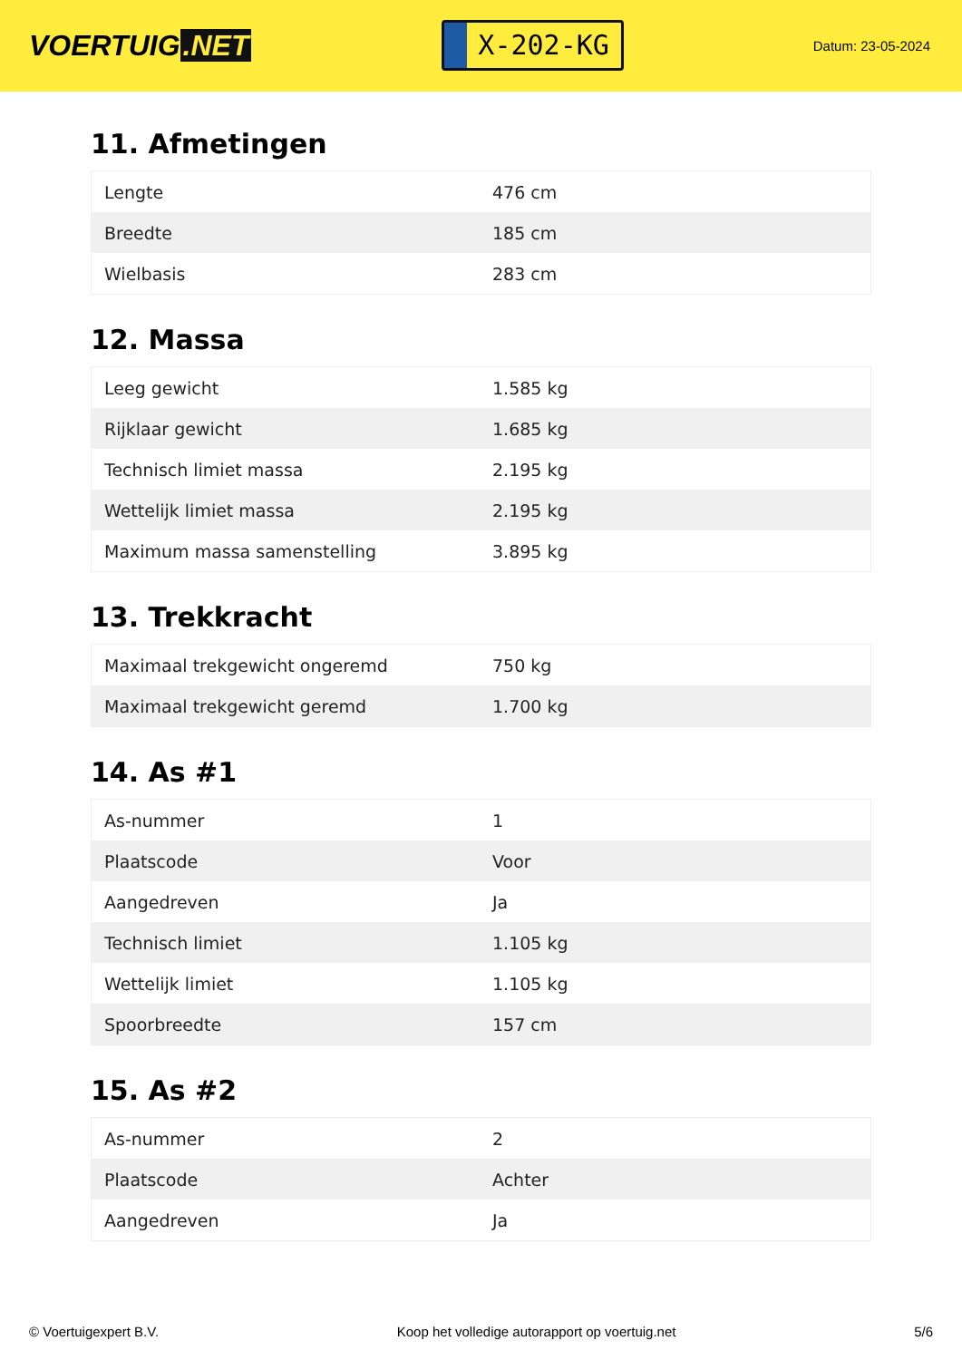VOERTUIG.NET
X-202-KG
Datum: 23-05-2024
11. Afmetingen
| Lengte | 476 cm |
| Breedte | 185 cm |
| Wielbasis | 283 cm |
12. Massa
| Leeg gewicht | 1.585 kg |
| Rijklaar gewicht | 1.685 kg |
| Technisch limiet massa | 2.195 kg |
| Wettelijk limiet massa | 2.195 kg |
| Maximum massa samenstelling | 3.895 kg |
13. Trekkracht
| Maximaal trekgewicht ongeremd | 750 kg |
| Maximaal trekgewicht geremd | 1.700 kg |
14. As #1
| As-nummer | 1 |
| Plaatscode | Voor |
| Aangedreven | Ja |
| Technisch limiet | 1.105 kg |
| Wettelijk limiet | 1.105 kg |
| Spoorbreedte | 157 cm |
15. As #2
| As-nummer | 2 |
| Plaatscode | Achter |
| Aangedreven | Ja |
© Voertuigexpert B.V. Koop het volledige autorapport op voertuig.net 5/6